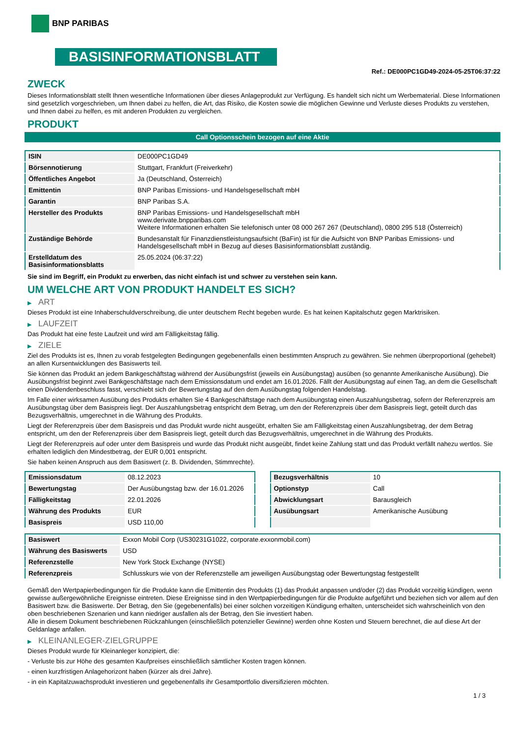BNP PARIBAS
BASISINFORMATIONSBLATT
Ref.: DE000PC1GD49-2024-05-25T06:37:22
ZWECK
Dieses Informationsblatt stellt Ihnen wesentliche Informationen über dieses Anlageprodukt zur Verfügung. Es handelt sich nicht um Werbematerial. Diese Informationen sind gesetzlich vorgeschrieben, um Ihnen dabei zu helfen, die Art, das Risiko, die Kosten sowie die möglichen Gewinne und Verluste dieses Produkts zu verstehen, und Ihnen dabei zu helfen, es mit anderen Produkten zu vergleichen.
PRODUKT
Call Optionsschein bezogen auf eine Aktie
| ISIN | DE000PC1GD49 |
| Börsennotierung | Stuttgart, Frankfurt (Freiverkehr) |
| Öffentliches Angebot | Ja (Deutschland, Österreich) |
| Emittentin | BNP Paribas Emissions- und Handelsgesellschaft mbH |
| Garantin | BNP Paribas S.A. |
| Hersteller des Produkts | BNP Paribas Emissions- und Handelsgesellschaft mbH www.derivate.bnpparibas.com Weitere Informationen erhalten Sie telefonisch unter 08 000 267 267 (Deutschland), 0800 295 518 (Österreich) |
| Zuständige Behörde | Bundesanstalt für Finanzdienstleistungsaufsicht (BaFin) ist für die Aufsicht von BNP Paribas Emissions- und Handelsgesellschaft mbH in Bezug auf dieses Basisinformationsblatt zuständig. |
| Erstelldatum des Basisinformationsblatts | 25.05.2024 (06:37:22) |
Sie sind im Begriff, ein Produkt zu erwerben, das nicht einfach ist und schwer zu verstehen sein kann.
UM WELCHE ART VON PRODUKT HANDELT ES SICH?
▶ ART
Dieses Produkt ist eine Inhaberschuldverschreibung, die unter deutschem Recht begeben wurde. Es hat keinen Kapitalschutz gegen Marktrisiken.
▶ LAUFZEIT
Das Produkt hat eine feste Laufzeit und wird am Fälligkeitstag fällig.
▶ ZIELE
Ziel des Produkts ist es, Ihnen zu vorab festgelegten Bedingungen gegebenenfalls einen bestimmten Anspruch zu gewähren. Sie nehmen überproportional (gehebelt) an allen Kursentwicklungen des Basiswerts teil.
Sie können das Produkt an jedem Bankgeschäftstag während der Ausübungsfrist (jeweils ein Ausübungstag) ausüben (so genannte Amerikanische Ausübung). Die Ausübungsfrist beginnt zwei Bankgeschäftstage nach dem Emissionsdatum und endet am 16.01.2026. Fällt der Ausübungstag auf einen Tag, an dem die Gesellschaft einen Dividendenbeschluss fasst, verschiebt sich der Bewertungstag auf den dem Ausübungstag folgenden Handelstag.
Im Falle einer wirksamen Ausübung des Produkts erhalten Sie 4 Bankgeschäftstage nach dem Ausübungstag einen Auszahlungsbetrag, sofern der Referenzpreis am Ausübungstag über dem Basispreis liegt. Der Auszahlungsbetrag entspricht dem Betrag, um den der Referenzpreis über dem Basispreis liegt, geteilt durch das Bezugsverhältnis, umgerechnet in die Währung des Produkts.
Liegt der Referenzpreis über dem Basispreis und das Produkt wurde nicht ausgeübt, erhalten Sie am Fälligkeitstag einen Auszahlungsbetrag, der dem Betrag entspricht, um den der Referenzpreis über dem Basispreis liegt, geteilt durch das Bezugsverhältnis, umgerechnet in die Währung des Produkts.
Liegt der Referenzpreis auf oder unter dem Basispreis und wurde das Produkt nicht ausgeübt, findet keine Zahlung statt und das Produkt verfällt nahezu wertlos. Sie erhalten lediglich den Mindestbetrag, der EUR 0,001 entspricht.
Sie haben keinen Anspruch aus dem Basiswert (z. B. Dividenden, Stimmrechte).
| Emissionsdatum | 08.12.2023 |
| Bewertungstag | Der Ausübungstag bzw. der 16.01.2026 |
| Fälligkeitstag | 22.01.2026 |
| Währung des Produkts | EUR |
| Basispreis | USD 110,00 |
| Bezugsverhältnis | 10 |
| Optionstyp | Call |
| Abwicklungsart | Barausgleich |
| Ausübungsart | Amerikanische Ausübung |
| Basiswert | Exxon Mobil Corp (US30231G1022, corporate.exxonmobil.com) |
| Währung des Basiswerts | USD |
| Referenzstelle | New York Stock Exchange (NYSE) |
| Referenzpreis | Schlusskurs wie von der Referenzstelle am jeweiligen Ausübungstag oder Bewertungstag festgestellt |
Gemäß den Wertpapierbedingungen für die Produkte kann die Emittentin des Produkts (1) das Produkt anpassen und/oder (2) das Produkt vorzeitig kündigen, wenn gewisse außergewöhnliche Ereignisse eintreten. Diese Ereignisse sind in den Wertpapierbedingungen für die Produkte aufgeführt und beziehen sich vor allem auf den Basiswert bzw. die Basiswerte. Der Betrag, den Sie (gegebenenfalls) bei einer solchen vorzeitigen Kündigung erhalten, unterscheidet sich wahrscheinlich von den oben beschriebenen Szenarien und kann niedriger ausfallen als der Betrag, den Sie investiert haben.
Alle in diesem Dokument beschriebenen Rückzahlungen (einschließlich potenzieller Gewinne) werden ohne Kosten und Steuern berechnet, die auf diese Art der Geldanlage anfallen.
▶ KLEINANLEGER-ZIELGRUPPE
Dieses Produkt wurde für Kleinanleger konzipiert, die:
- Verluste bis zur Höhe des gesamten Kaufpreises einschließlich sämtlicher Kosten tragen können.
- einen kurzfristigen Anlagehorizont haben (kürzer als drei Jahre).
- in ein Kapitalzuwachsprodukt investieren und gegebenenfalls ihr Gesamtportfolio diversifizieren möchten.
1 / 3